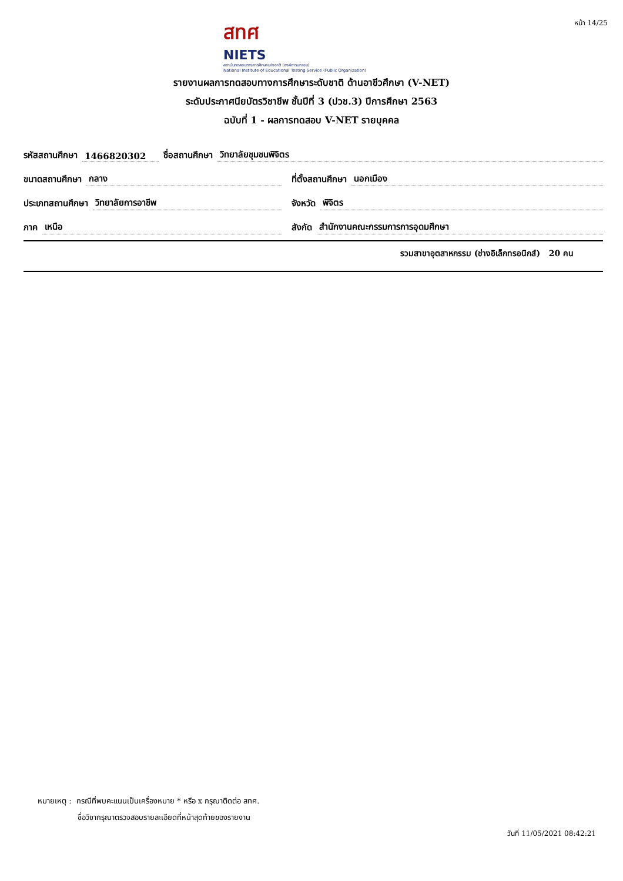สทศ
NIETS
สถาบันทดสอบทางการศึกษาแห่งชาติ (องค์การมหาชน)
National Institute of Educational Testing Service (Public Organization)
หน้า 14/25
รายงานผลการทดสอบทางการศึกษาระดับชาติ ด้านอาชีวศึกษา (V-NET)
ระดับประกาศนียบัตรวิชาชีพ ชั้นปีที่ 3 (ปวช.3) ปีการศึกษา 2563
ฉบับที่ 1 - ผลการทดสอบ V-NET รายบุคคล
รหัสสถานศึกษา 1466820302
ชื่อสถานศึกษา วิทยาลัยชุมชนพิจิตร
ขนาดสถานศึกษา กลาง
ที่ตั้งสถานศึกษา นอกเมือง
ประเภทสถานศึกษา วิทยาลัยการอาชีพ
จังหวัด พิจิตร
ภาค เหนือ
สังกัด สำนักงานคณะกรรมการการอุดมศึกษา
รวมสาขาอุตสาหกรรม (ช่างอิเล็กทรอนิกส์) 20 คน
หมายเหตุ : กรณีที่พบคะแนนเป็นเครื่องหมาย * หรือ x กรุณาติดต่อ สทศ.
ชื่อวิชากรุณาตรวจสอบรายละเอียดที่หน้าสุดท้ายของรายงาน
วันที่ 11/05/2021 08:42:21